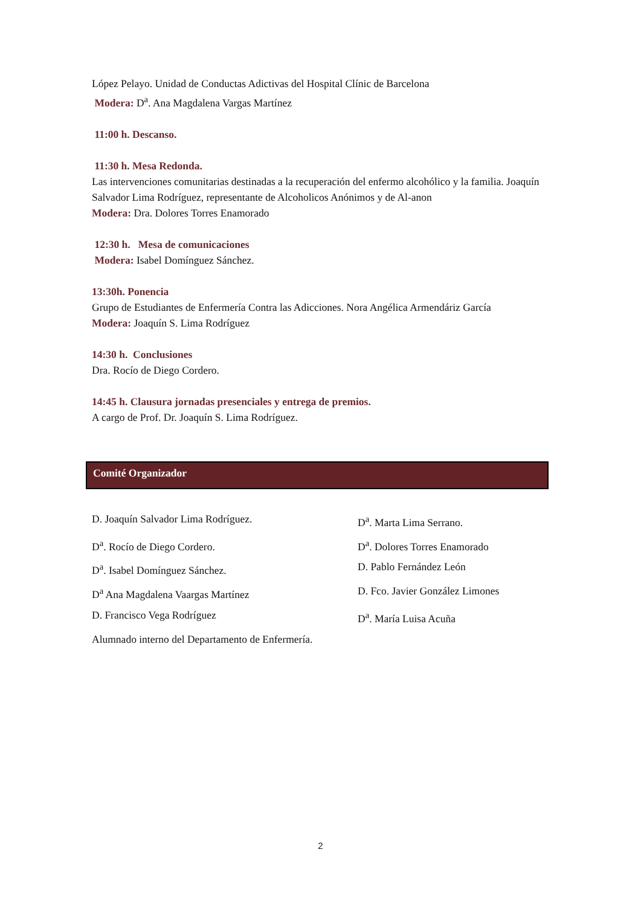López Pelayo. Unidad de Conductas Adictivas del Hospital Clínic de Barcelona
Modera: D<sup>a</sup>. Ana Magdalena Vargas Martínez
11:00 h. Descanso.
11:30 h. Mesa Redonda.
Las intervenciones comunitarias destinadas a la recuperación del enfermo alcohólico y la familia. Joaquín Salvador Lima Rodríguez, representante de Alcoholicos Anónimos y de Al-anon
Modera: Dra. Dolores Torres Enamorado
12:30 h. Mesa de comunicaciones
Modera: Isabel Domínguez Sánchez.
13:30h. Ponencia
Grupo de Estudiantes de Enfermería Contra las Adicciones. Nora Angélica Armendáriz García
Modera: Joaquín S. Lima Rodríguez
14:30 h. Conclusiones
Dra. Rocío de Diego Cordero.
14:45 h. Clausura jornadas presenciales y entrega de premios.
A cargo de Prof. Dr. Joaquín S. Lima Rodríguez.
Comité Organizador
D. Joaquín Salvador Lima Rodríguez. D<sup>a</sup>. Marta Lima Serrano. D<sup>a</sup>. Rocío de Diego Cordero. D<sup>a</sup>. Dolores Torres Enamorado D<sup>a</sup>. Isabel Domínguez Sánchez. D. Pablo Fernández León D<sup>a</sup> Ana Magdalena Vaargas Martínez D. Fco. Javier González Limones D. Francisco Vega Rodríguez D<sup>a</sup>. María Luisa Acuña Alumnado interno del Departamento de Enfermería.
2